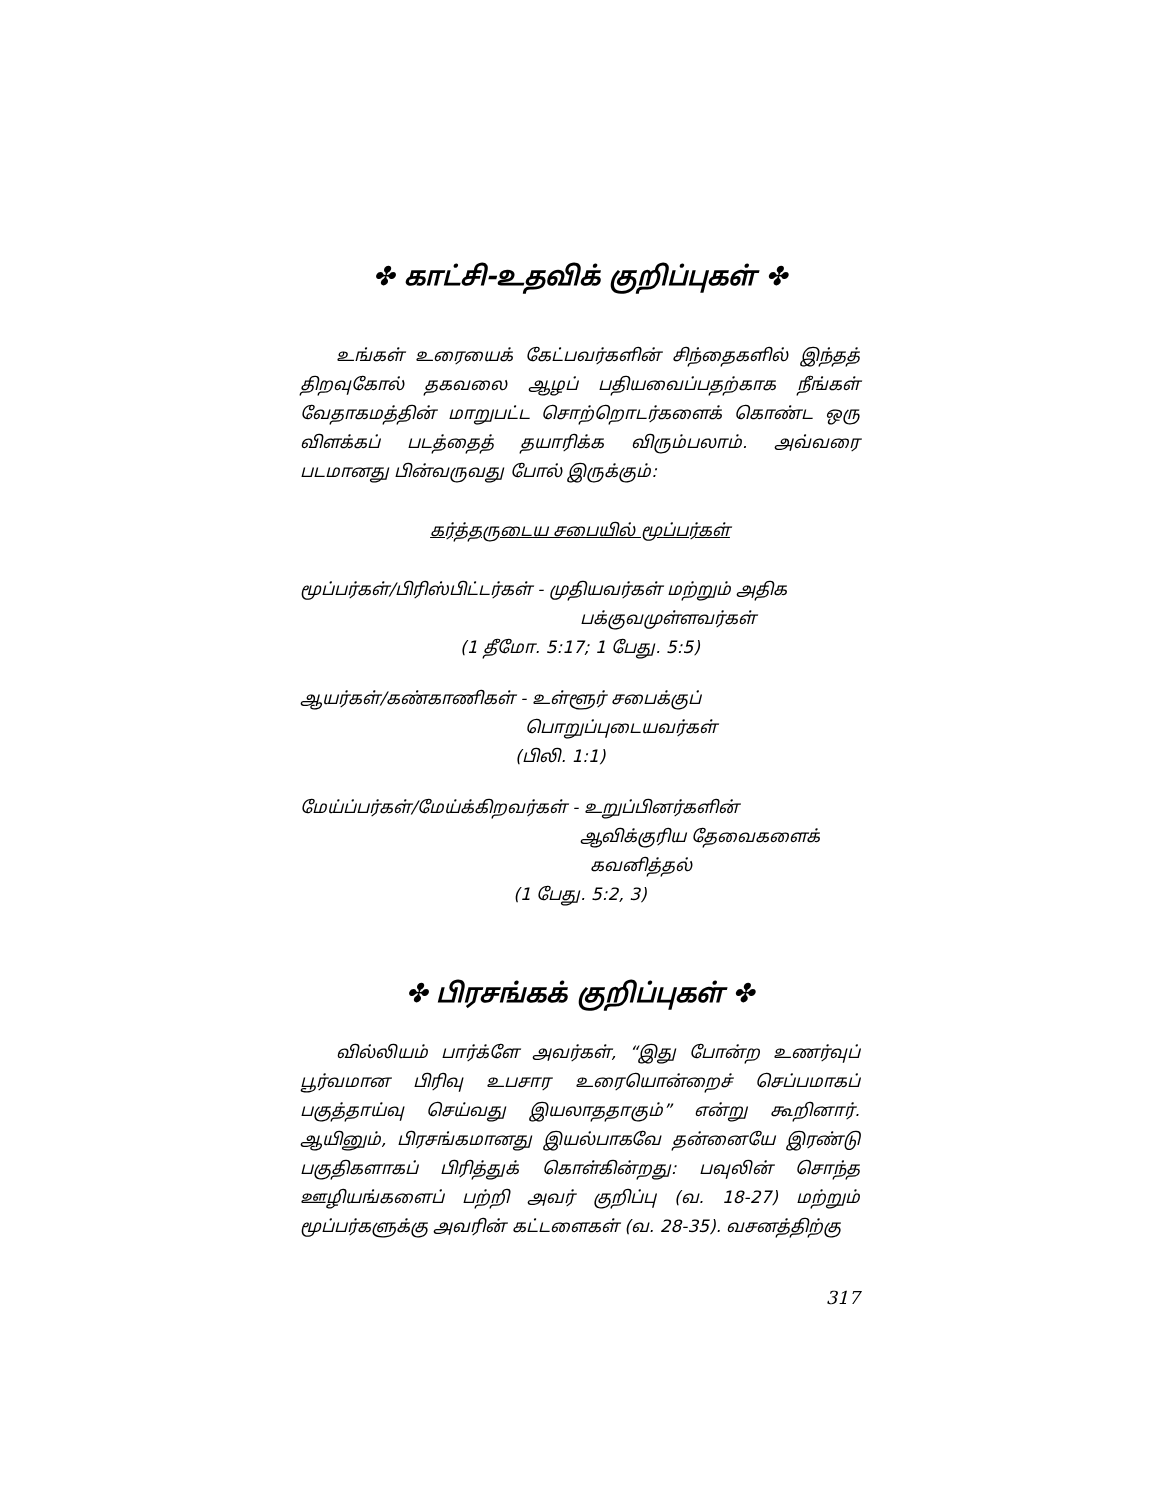✤ காட்சி-உதவிக் குறிப்புகள் ✤
உங்கள் உரையைக் கேட்பவர்களின் சிந்தைகளில் இந்தத் திறவுகோல் தகவலை ஆழப் பதியவைப்பதற்காக நீங்கள் வேதாகமத்தின் மாறுபட்ட சொற்றொடர்களைக் கொண்ட ஒரு விளக்கப் படத்தைத் தயாரிக்க விரும்பலாம். அவ்வரை படமானது பின்வருவது போல் இருக்கும்:
கர்த்தருடைய சபையில் மூப்பர்கள்
மூப்பர்கள்/பிரிஸ்பிட்டர்கள் - முதியவர்கள் மற்றும் அதிக
பக்குவமுள்ளவர்கள்
(1 தீமோ. 5:17; 1 பேது. 5:5)
ஆயர்கள்/கண்காணிகள் - உள்ளூர் சபைக்குப்
பொறுப்புடையவர்கள்
(பிலி. 1:1)
மேய்ப்பர்கள்/மேய்க்கிறவர்கள் - உறுப்பினர்களின்
ஆவிக்குரிய தேவைகளைக்
கவனித்தல்
(1 பேது. 5:2, 3)
✤ பிரசங்கக் குறிப்புகள் ✤
வில்லியம் பார்க்ளே அவர்கள், “இது போன்ற உணர்வுப் பூர்வமான பிரிவு உபசார உரையொன்றைச் செப்பமாகப் பகுத்தாய்வு செய்வது இயலாததாகும்” என்று கூறினார். ஆயினும், பிரசங்கமானது இயல்பாகவே தன்னையே இரண்டு பகுதிகளாகப் பிரித்துக் கொள்கின்றது: பவுலின் சொந்த ஊழியங்களைப் பற்றி அவர் குறிப்பு (வ. 18-27) மற்றும் மூப்பர்களுக்கு அவரின் கட்டளைகள் (வ. 28-35). வசனத்திற்கு
317